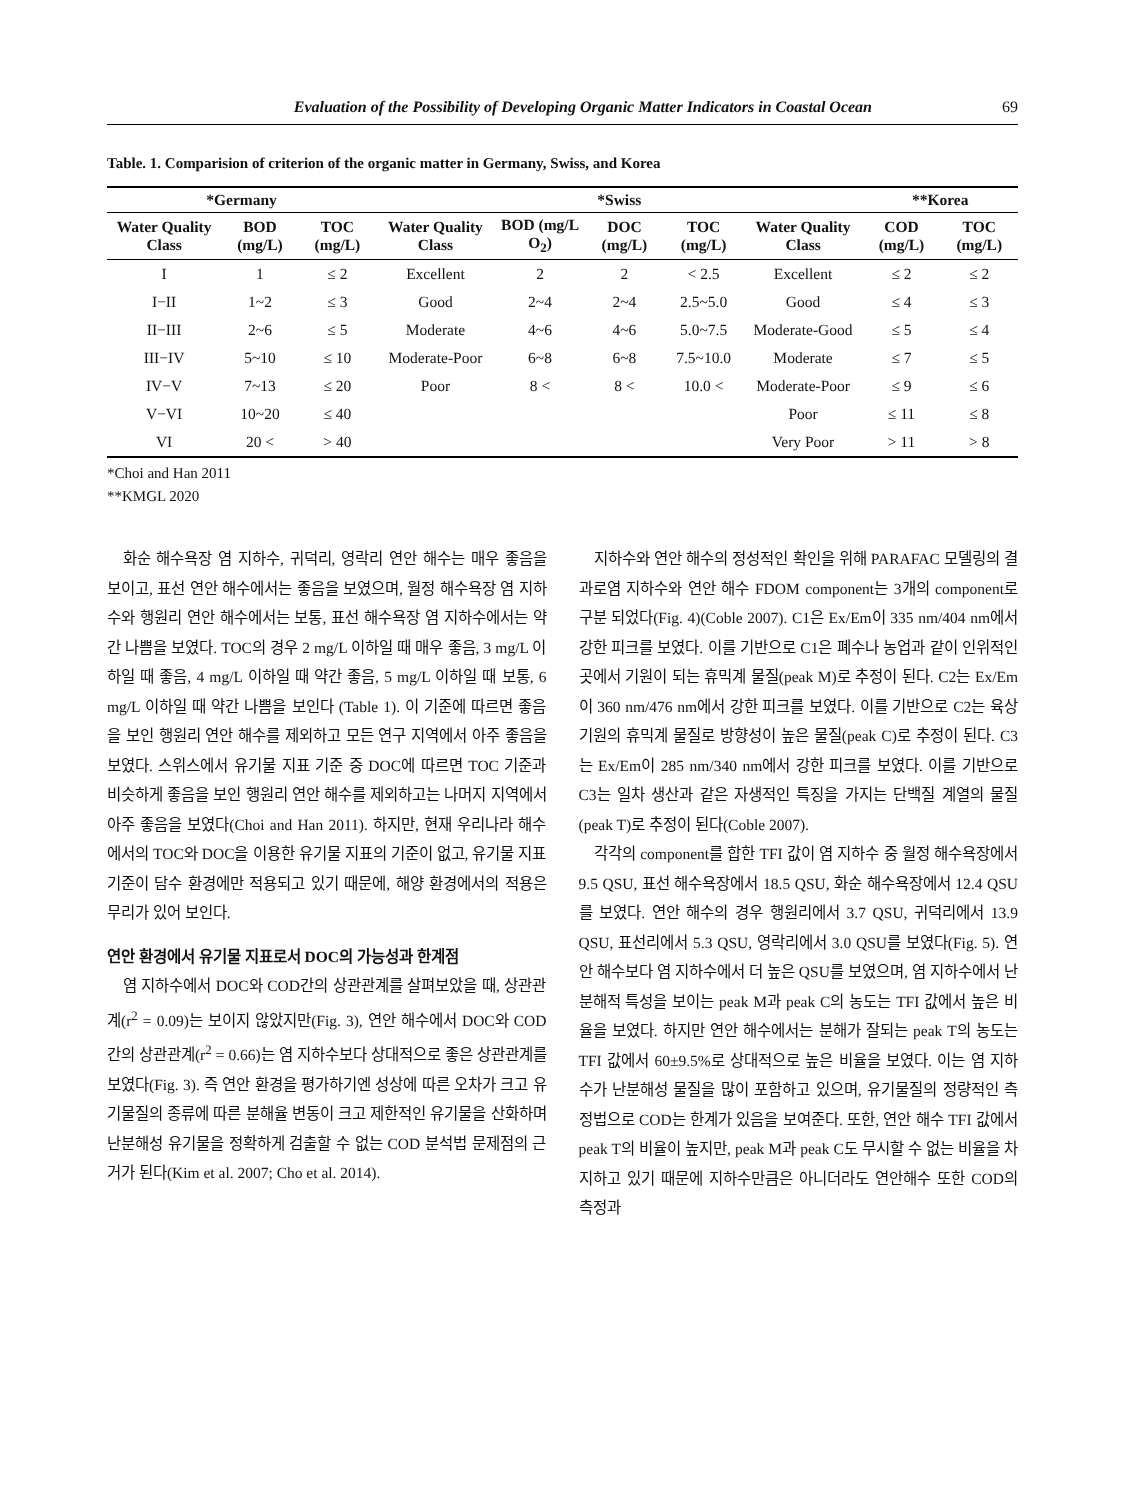Evaluation of the Possibility of Developing Organic Matter Indicators in Coastal Ocean 69
Table. 1. Comparision of criterion of the organic matter in Germany, Swiss, and Korea
| *Germany | | | *Swiss | | | | | **Korea | |
| --- | --- | --- | --- | --- | --- | --- | --- | --- | --- |
| Water Quality Class | BOD (mg/L) | TOC (mg/L) | Water Quality Class | BOD (mg/L O<sub>2</sub>) | DOC (mg/L) | TOC (mg/L) | Water Quality Class | COD (mg/L) | TOC (mg/L) |
| I | 1 | ≤ 2 | Excellent | 2 | 2 | < 2.5 | Excellent | ≤ 2 | ≤ 2 |
| I−II | 1~2 | ≤ 3 | Good | 2~4 | 2~4 | 2.5~5.0 | Good | ≤ 4 | ≤ 3 |
| II−III | 2~6 | ≤ 5 | Moderate | 4~6 | 4~6 | 5.0~7.5 | Moderate-Good | ≤ 5 | ≤ 4 |
| III−IV | 5~10 | ≤ 10 | Moderate-Poor | 6~8 | 6~8 | 7.5~10.0 | Moderate | ≤ 7 | ≤ 5 |
| IV−V | 7~13 | ≤ 20 | Poor | 8 < | 8 < | 10.0 < | Moderate-Poor | ≤ 9 | ≤ 6 |
| V−VI | 10~20 | ≤ 40 | | | | | Poor | ≤ 11 | ≤ 8 |
| VI | 20 < | > 40 | | | | | Very Poor | > 11 | > 8 |
*Choi and Han 2011
**KMGL 2020
화순 해수욕장 염 지하수, 귀덕리, 영락리 연안 해수는 매우 좋음을 보이고, 표선 연안 해수에서는 좋음을 보였으며, 월정 해수욕장 염 지하수와 행원리 연안 해수에서는 보통, 표선 해수욕장 염 지하수에서는 약간 나쁨을 보였다. TOC의 경우 2 mg/L 이하일 때 매우 좋음, 3 mg/L 이하일 때 좋음, 4 mg/L 이하일 때 약간 좋음, 5 mg/L 이하일 때 보통, 6 mg/L 이하일 때 약간 나쁨을 보인다 (Table 1). 이 기준에 따르면 좋음을 보인 행원리 연안 해수를 제외하고 모든 연구 지역에서 아주 좋음을 보였다. 스위스에서 유기물 지표 기준 중 DOC에 따르면 TOC 기준과 비슷하게 좋음을 보인 행원리 연안 해수를 제외하고는 나머지 지역에서 아주 좋음을 보였다(Choi and Han 2011). 하지만, 현재 우리나라 해수에서의 TOC와 DOC을 이용한 유기물 지표의 기준이 없고, 유기물 지표 기준이 담수 환경에만 적용되고 있기 때문에, 해양 환경에서의 적용은 무리가 있어 보인다.
연안 환경에서 유기물 지표로서 DOC의 가능성과 한계점
염 지하수에서 DOC와 COD간의 상관관계를 살펴보았을 때, 상관관계(r<sup>2</sup> = 0.09)는 보이지 않았지만(Fig. 3), 연안 해수에서 DOC와 COD간의 상관관계(r<sup>2</sup> = 0.66)는 염 지하수보다 상대적으로 좋은 상관관계를 보였다(Fig. 3). 즉 연안 환경을 평가하기엔 성상에 따른 오차가 크고 유기물질의 종류에 따른 분해율 변동이 크고 제한적인 유기물을 산화하며 난분해성 유기물을 정확하게 검출할 수 없는 COD 분석법 문제점의 근거가 된다(Kim et al. 2007; Cho et al. 2014).
지하수와 연안 해수의 정성적인 확인을 위해 PARAFAC 모델링의 결과로염 지하수와 연안 해수 FDOM component는 3개의 component로 구분 되었다(Fig. 4)(Coble 2007). C1은 Ex/Em이 335 nm/404 nm에서 강한 피크를 보였다. 이를 기반으로 C1은 폐수나 농업과 같이 인위적인 곳에서 기원이 되는 휴믹계 물질(peak M)로 추정이 된다. C2는 Ex/Em이 360 nm/476 nm에서 강한 피크를 보였다. 이를 기반으로 C2는 육상 기원의 휴믹계 물질로 방향성이 높은 물질(peak C)로 추정이 된다. C3는 Ex/Em이 285 nm/340 nm에서 강한 피크를 보였다. 이를 기반으로 C3는 일차 생산과 같은 자생적인 특징을 가지는 단백질 계열의 물질 (peak T)로 추정이 된다(Coble 2007).
각각의 component를 합한 TFI 값이 염 지하수 중 월정 해수욕장에서 9.5 QSU, 표선 해수욕장에서 18.5 QSU, 화순 해수욕장에서 12.4 QSU를 보였다. 연안 해수의 경우 행원리에서 3.7 QSU, 귀덕리에서 13.9 QSU, 표선리에서 5.3 QSU, 영락리에서 3.0 QSU를 보였다(Fig. 5). 연안 해수보다 염 지하수에서 더 높은 QSU를 보였으며, 염 지하수에서 난분해적 특성을 보이는 peak M과 peak C의 농도는 TFI 값에서 높은 비율을 보였다. 하지만 연안 해수에서는 분해가 잘되는 peak T의 농도는 TFI 값에서 60±9.5%로 상대적으로 높은 비율을 보였다. 이는 염 지하수가 난분해성 물질을 많이 포함하고 있으며, 유기물질의 정량적인 측정법으로 COD는 한계가 있음을 보여준다. 또한, 연안 해수 TFI 값에서 peak T의 비율이 높지만, peak M과 peak C도 무시할 수 없는 비율을 차지하고 있기 때문에 지하수만큼은 아니더라도 연안해수 또한 COD의 측정과